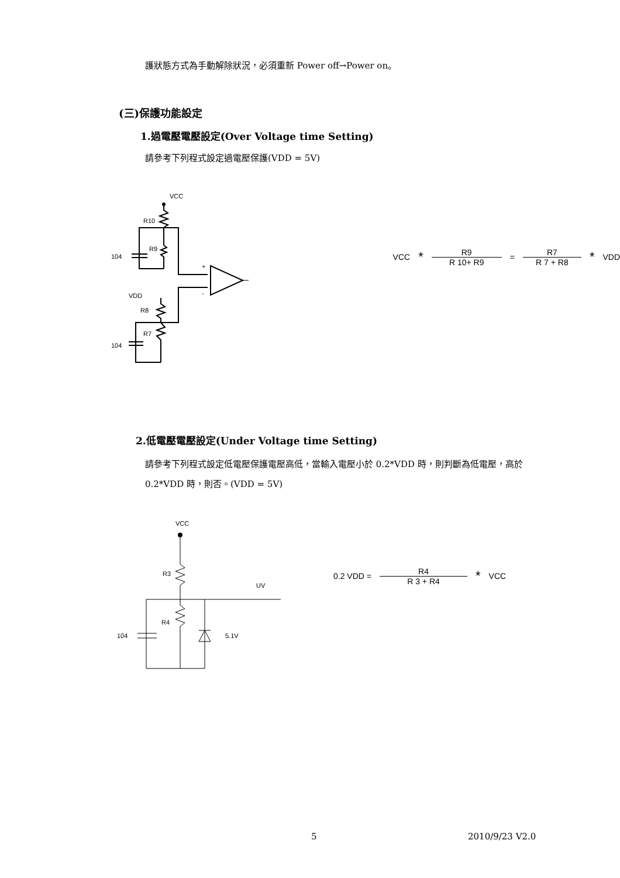護狀態方式為手動解除狀況，必須重新 Power off→Power on。
(三)保護功能設定
1.過電壓電壓設定(Over Voltage time Setting)
請參考下列程式設定過電壓保護(VDD = 5V)
VCC
R10
R9
104
+
-
VDD
R8
R7
104
VCC * R9 R 10+ R9 = R7 R 7 + R8 * VDD
2.低電壓電壓設定(Under Voltage time Setting)
請參考下列程式設定低電壓保護電壓高低，當輸入電壓小於 0.2*VDD 時，則判斷為低電壓，高於 0.2*VDD 時，則否。(VDD = 5V)
VCC
R3
UV
R4
104
5.1V
0.2 VDD = R4 R 3 + R4 * VCC
5 2010/9/23 V2.0